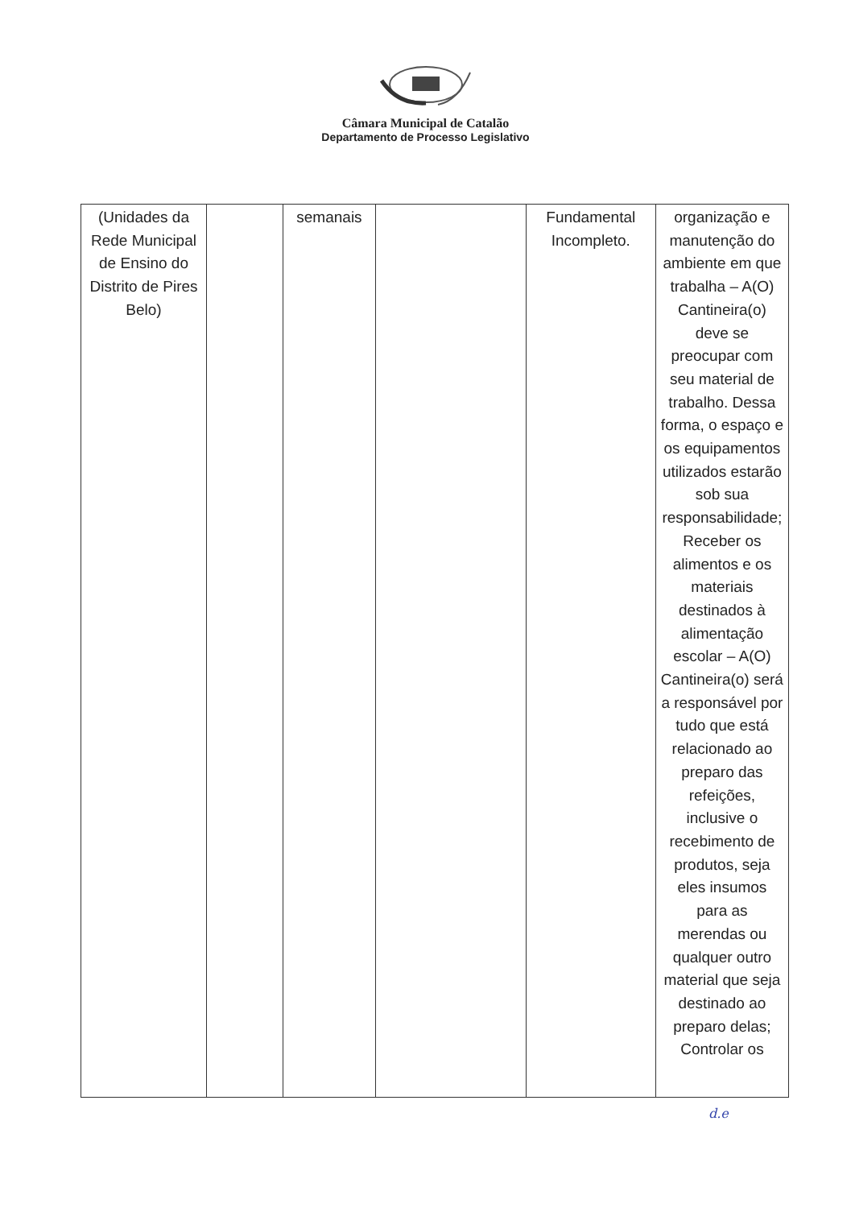Câmara Municipal de Catalão
Departamento de Processo Legislativo
| (Unidades da Rede Municipal de Ensino do Distrito de Pires Belo) | | semanais | | Fundamental Incompleto. | organização e manutenção do ambiente em que trabalha – A(O) Cantineira(o) deve se preocupar com seu material de trabalho. Dessa forma, o espaço e os equipamentos utilizados estarão sob sua responsabilidade; Receber os alimentos e os materiais destinados à alimentação escolar – A(O) Cantineira(o) será a responsável por tudo que está relacionado ao preparo das refeições, inclusive o recebimento de produtos, seja eles insumos para as merendas ou qualquer outro material que seja destinado ao preparo delas; Controlar os |
d.e